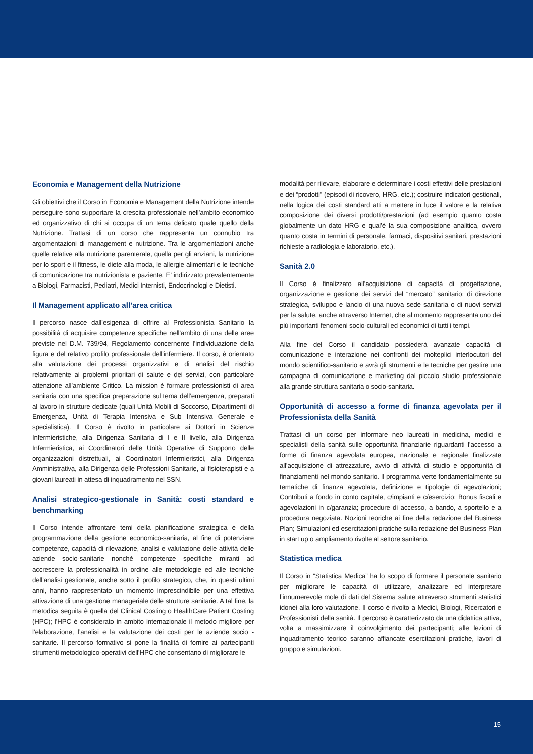Economia e Management della Nutrizione
Gli obiettivi che il Corso in Economia e Management della Nutrizione intende perseguire sono supportare la crescita professionale nell’ambito economico ed organizzativo di chi si occupa di un tema delicato quale quello della Nutrizione. Trattasi di un corso che rappresenta un connubio tra argomentazioni di management e nutrizione. Tra le argomentazioni anche quelle relative alla nutrizione parenterale, quella per gli anziani, la nutrizione per lo sport e il fitness, le diete alla moda, le allergie alimentari e le tecniche di comunicazione tra nutrizionista e paziente. E’ indirizzato prevalentemente a Biologi, Farmacisti, Pediatri, Medici Internisti, Endocrinologi e Dietisti.
Il Management applicato all’area critica
Il percorso nasce dall’esigenza di offrire al Professionista Sanitario la possibilità di acquisire competenze specifiche nell’ambito di una delle aree previste nel D.M. 739/94, Regolamento concernente l’individuazione della figura e del relativo profilo professionale dell’infermiere. Il corso, è orientato alla valutazione dei processi organizzativi e di analisi del rischio relativamente ai problemi prioritari di salute e dei servizi, con particolare attenzione all’ambiente Critico. La mission è formare professionisti di area sanitaria con una specifica preparazione sul tema dell’emergenza, preparati al lavoro in strutture dedicate (quali Unità Mobili di Soccorso, Dipartimenti di Emergenza, Unità di Terapia Intensiva e Sub Intensiva Generale e specialistica). Il Corso è rivolto in particolare ai Dottori in Scienze Infermieristiche, alla Dirigenza Sanitaria di I e II livello, alla Dirigenza Infermieristica, ai Coordinatori delle Unità Operative di Supporto delle organizzazioni distrettuali, ai Coordinatori Infermieristici, alla Dirigenza Amministrativa, alla Dirigenza delle Professioni Sanitarie, ai fisioterapisti e a giovani laureati in attesa di inquadramento nel SSN.
Analisi strategico-gestionale in Sanità: costi standard e benchmarking
Il Corso intende affrontare temi della pianificazione strategica e della programmazione della gestione economico-sanitaria, al fine di potenziare competenze, capacità di rilevazione, analisi e valutazione delle attività delle aziende socio-sanitarie nonché competenze specifiche miranti ad accrescere la professionalità in ordine alle metodologie ed alle tecniche dell’analisi gestionale, anche sotto il profilo strategico, che, in questi ultimi anni, hanno rappresentato un momento imprescindibile per una effettiva attivazione di una gestione manageriale delle strutture sanitarie. A tal fine, la metodica seguita è quella del Clinical Costing o HealthCare Patient Costing (HPC); l’HPC è considerato in ambito internazionale il metodo migliore per l’elaborazione, l’analisi e la valutazione dei costi per le aziende socio - sanitarie. Il percorso formativo si pone la finalità di fornire ai partecipanti strumenti metodologico-operativi dell’HPC che consentano di migliorare le
modalità per rilevare, elaborare e determinare i costi effettivi delle prestazioni e dei “prodotti” (episodi di ricovero, HRG, etc.); costruire indicatori gestionali, nella logica dei costi standard atti a mettere in luce il valore e la relativa composizione dei diversi prodotti/prestazioni (ad esempio quanto costa globalmente un dato HRG e qual’è la sua composizione analitica, ovvero quanto costa in termini di personale, farmaci, dispositivi sanitari, prestazioni richieste a radiologia e laboratorio, etc.).
Sanità 2.0
Il Corso è finalizzato all’acquisizione di capacità di progettazione, organizzazione e gestione dei servizi del “mercato” sanitario; di direzione strategica, sviluppo e lancio di una nuova sede sanitaria o di nuovi servizi per la salute, anche attraverso Internet, che al momento rappresenta uno dei più importanti fenomeni socio-culturali ed economici di tutti i tempi.
Alla fine del Corso il candidato possiederà avanzate capacità di comunicazione e interazione nei confronti dei molteplici interlocutori del mondo scientifico-sanitario e avrà gli strumenti e le tecniche per gestire una campagna di comunicazione e marketing dal piccolo studio professionale alla grande struttura sanitaria o socio-sanitaria.
Opportunità di accesso a forme di finanza agevolata per il Professionista della Sanità
Trattasi di un corso per informare neo laureati in medicina, medici e specialisti della sanità sulle opportunità finanziarie riguardanti l’accesso a forme di finanza agevolata europea, nazionale e regionale finalizzate all’acquisizione di attrezzature, avvio di attività di studio e opportunità di finanziamenti nel mondo sanitario. Il programma verte fondamentalmente su tematiche di finanza agevolata, definizione e tipologie di agevolazioni; Contributi a fondo in conto capitale, c/impianti e c/esercizio; Bonus fiscali e agevolazioni in c/garanzia; procedure di accesso, a bando, a sportello e a procedura negoziata. Nozioni teoriche ai fine della redazione del Business Plan; Simulazioni ed esercitazioni pratiche sulla redazione del Business Plan in start up o ampliamento rivolte al settore sanitario.
Statistica medica
Il Corso in “Statistica Medica” ha lo scopo di formare il personale sanitario per migliorare le capacità di utilizzare, analizzare ed interpretare l’innumerevole mole di dati del Sistema salute attraverso strumenti statistici idonei alla loro valutazione. Il corso è rivolto a Medici, Biologi, Ricercatori e Professionisti della sanità. Il percorso è caratterizzato da una didattica attiva, volta a massimizzare il coinvolgimento dei partecipanti; alle lezioni di inquadramento teorico saranno affiancate esercitazioni pratiche, lavori di gruppo e simulazioni.
15